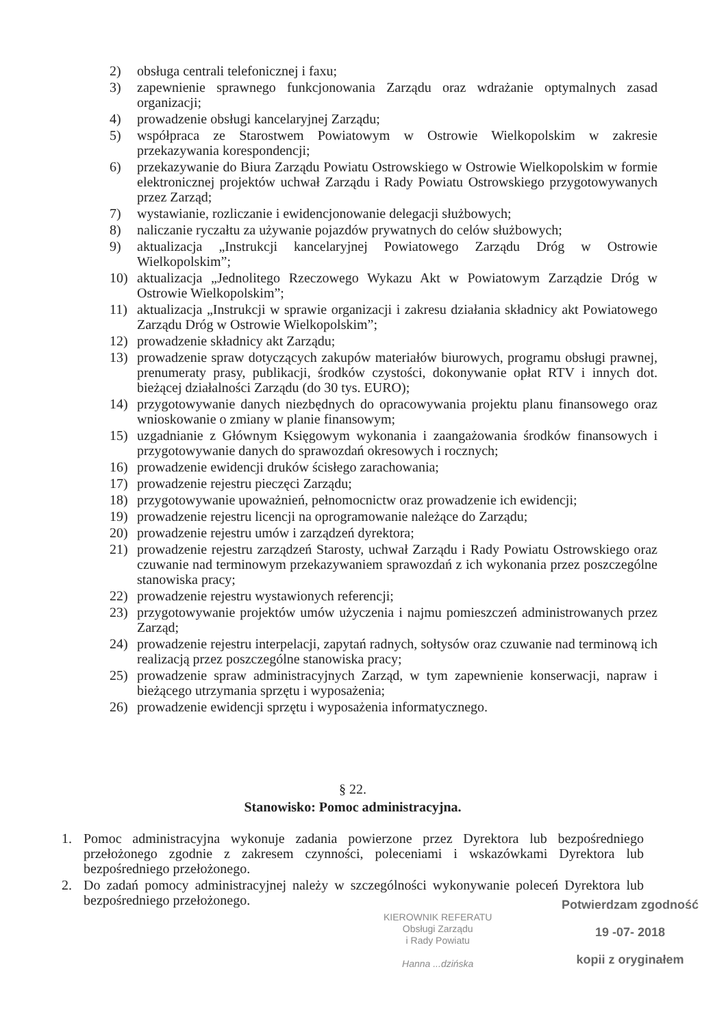2) obsługa centrali telefonicznej i faxu;
3) zapewnienie sprawnego funkcjonowania Zarządu oraz wdrażanie optymalnych zasad organizacji;
4) prowadzenie obsługi kancelaryjnej Zarządu;
5) współpraca ze Starostwem Powiatowym w Ostrowie Wielkopolskim w zakresie przekazywania korespondencji;
6) przekazywanie do Biura Zarządu Powiatu Ostrowskiego w Ostrowie Wielkopolskim w formie elektronicznej projektów uchwał Zarządu i Rady Powiatu Ostrowskiego przygotowywanych przez Zarząd;
7) wystawianie, rozliczanie i ewidencjonowanie delegacji służbowych;
8) naliczanie ryczałtu za używanie pojazdów prywatnych do celów służbowych;
9) aktualizacja „Instrukcji kancelaryjnej Powiatowego Zarządu Dróg w Ostrowie Wielkopolskim”;
10) aktualizacja „Jednolitego Rzeczowego Wykazu Akt w Powiatowym Zarządzie Dróg w Ostrowie Wielkopolskim”;
11) aktualizacja „Instrukcji w sprawie organizacji i zakresu działania składnicy akt Powiatowego Zarządu Dróg w Ostrowie Wielkopolskim”;
12) prowadzenie składnicy akt Zarządu;
13) prowadzenie spraw dotyczących zakupów materiałów biurowych, programu obsługi prawnej, prenumeraty prasy, publikacji, środków czystości, dokonywanie opłat RTV i innych dot. bieżącej działalności Zarządu (do 30 tys. EURO);
14) przygotowywanie danych niezbędnych do opracowywania projektu planu finansowego oraz wnioskowanie o zmiany w planie finansowym;
15) uzgadnianie z Głównym Księgowym wykonania i zaangażowania środków finansowych i przygotowywanie danych do sprawozdań okresowych i rocznych;
16) prowadzenie ewidencji druków ścisłego zarachowania;
17) prowadzenie rejestru pieczęci Zarządu;
18) przygotowywanie upoważnień, pełnomocnictw oraz prowadzenie ich ewidencji;
19) prowadzenie rejestru licencji na oprogramowanie należące do Zarządu;
20) prowadzenie rejestru umów i zarządzeń dyrektora;
21) prowadzenie rejestru zarządzeń Starosty, uchwał Zarządu i Rady Powiatu Ostrowskiego oraz czuwanie nad terminowym przekazywaniem sprawozdań z ich wykonania przez poszczególne stanowiska pracy;
22) prowadzenie rejestru wystawionych referencji;
23) przygotowywanie projektów umów użyczenia i najmu pomieszczeń administrowanych przez Zarząd;
24) prowadzenie rejestru interpelacji, zapytań radnych, sołtysów oraz czuwanie nad terminową ich realizacją przez poszczególne stanowiska pracy;
25) prowadzenie spraw administracyjnych Zarząd, w tym zapewnienie konserwacji, napraw i bieżącego utrzymania sprzętu i wyposażenia;
26) prowadzenie ewidencji sprzętu i wyposażenia informatycznego.
§ 22.
Stanowisko: Pomoc administracyjna.
1. Pomoc administracyjna wykonuje zadania powierzone przez Dyrektora lub bezpośredniego przełożonego zgodnie z zakresem czynności, poleceniami i wskazówkami Dyrektora lub bezpośredniego przełożonego.
2. Do zadań pomocy administracyjnej należy w szczególności wykonywanie poleceń Dyrektora lub bezpośredniego przełożonego.
KIEROWNIK REFERATU
Obsługi Zarządu
i Rady Powiatu
Hanna ...dzińska
Potwierdzam zgodność
19 -07- 2018
kopii z oryginałem